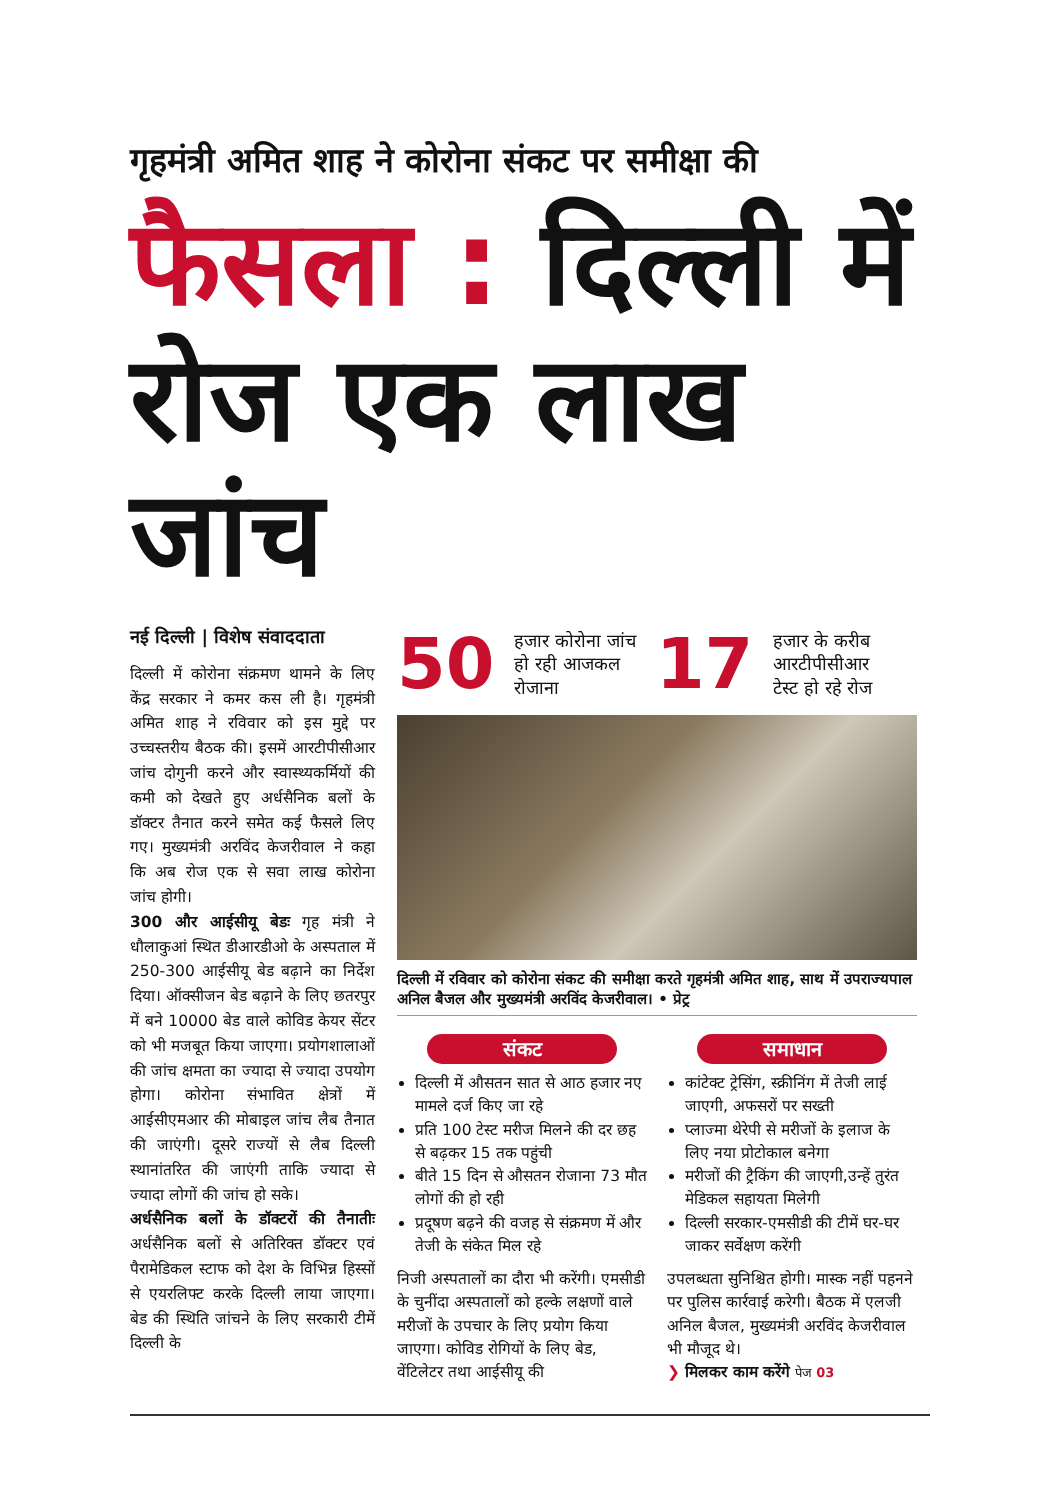गृहमंत्री अमित शाह ने कोरोना संकट पर समीक्षा की
फैसला : दिल्ली में
रोज एक लाख जांच
नई दिल्ली | विशेष संवाददाता
दिल्ली में कोरोना संक्रमण थामने के लिए केंद्र सरकार ने कमर कस ली है। गृहमंत्री अमित शाह ने रविवार को इस मुद्दे पर उच्चस्तरीय बैठक की। इसमें आरटीपीसीआर जांच दोगुनी करने और स्वास्थ्यकर्मियों की कमी को देखते हुए अर्धसैनिक बलों के डॉक्टर तैनात करने समेत कई फैसले लिए गए। मुख्यमंत्री अरविंद केजरीवाल ने कहा कि अब रोज एक से सवा लाख कोरोना जांच होगी।
300 और आईसीयू बेडः गृह मंत्री ने धौलाकुआं स्थित डीआरडीओ के अस्पताल में 250-300 आईसीयू बेड बढ़ाने का निर्देश दिया। ऑक्सीजन बेड बढ़ाने के लिए छतरपुर में बने 10000 बेड वाले कोविड केयर सेंटर को भी मजबूत किया जाएगा। प्रयोगशालाओं की जांच क्षमता का ज्यादा से ज्यादा उपयोग होगा। कोरोना संभावित क्षेत्रों में आईसीएमआर की मोबाइल जांच लैब तैनात की जाएंगी। दूसरे राज्यों से लैब दिल्ली स्थानांतरित की जाएंगी ताकि ज्यादा से ज्यादा लोगों की जांच हो सके।
अर्धसैनिक बलों के डॉक्टरों की तैनातीः अर्धसैनिक बलों से अतिरिक्त डॉक्टर एवं पैरामेडिकल स्टाफ को देश के विभिन्न हिस्सों से एयरलिफ्ट करके दिल्ली लाया जाएगा। बेड की स्थिति जांचने के लिए सरकारी टीमें दिल्ली के
50 हजार कोरोना जांच
हो रही आजकल
रोजाना 17 हजार के करीब
आरटीपीसीआर
टेस्ट हो रहे रोज
दिल्ली में रविवार को कोरोना संकट की समीक्षा करते गृहमंत्री अमित शाह, साथ में उपराज्यपाल अनिल बैजल और मुख्यमंत्री अरविंद केजरीवाल। • प्रेट्र
संकट
दिल्ली में औसतन सात से आठ हजार नए मामले दर्ज किए जा रहे
प्रति 100 टेस्ट मरीज मिलने की दर छह से बढ़कर 15 तक पहुंची
बीते 15 दिन से औसतन रोजाना 73 मौत लोगों की हो रही
प्रदूषण बढ़ने की वजह से संक्रमण में और तेजी के संकेत मिल रहे
समाधान
कांटेक्ट ट्रेसिंग, स्क्रीनिंग में तेजी लाई जाएगी, अफसरों पर सख्ती
प्लाज्मा थेरेपी से मरीजों के इलाज के लिए नया प्रोटोकाल बनेगा
मरीजों की ट्रैकिंग की जाएगी,उन्हें तुरंत मेडिकल सहायता मिलेगी
दिल्ली सरकार-एमसीडी की टीमें घर-घर जाकर सर्वेक्षण करेंगी
निजी अस्पतालों का दौरा भी करेंगी। एमसीडी के चुनींदा अस्पतालों को हल्के लक्षणों वाले मरीजों के उपचार के लिए प्रयोग किया जाएगा। कोविड रोगियों के लिए बेड, वेंटिलेटर तथा आईसीयू की
उपलब्धता सुनिश्चित होगी। मास्क नहीं पहनने पर पुलिस कार्रवाई करेगी। बैठक में एलजी अनिल बैजल, मुख्यमंत्री अरविंद केजरीवाल भी मौजूद थे।
❯ मिलकर काम करेंगे पेज 03